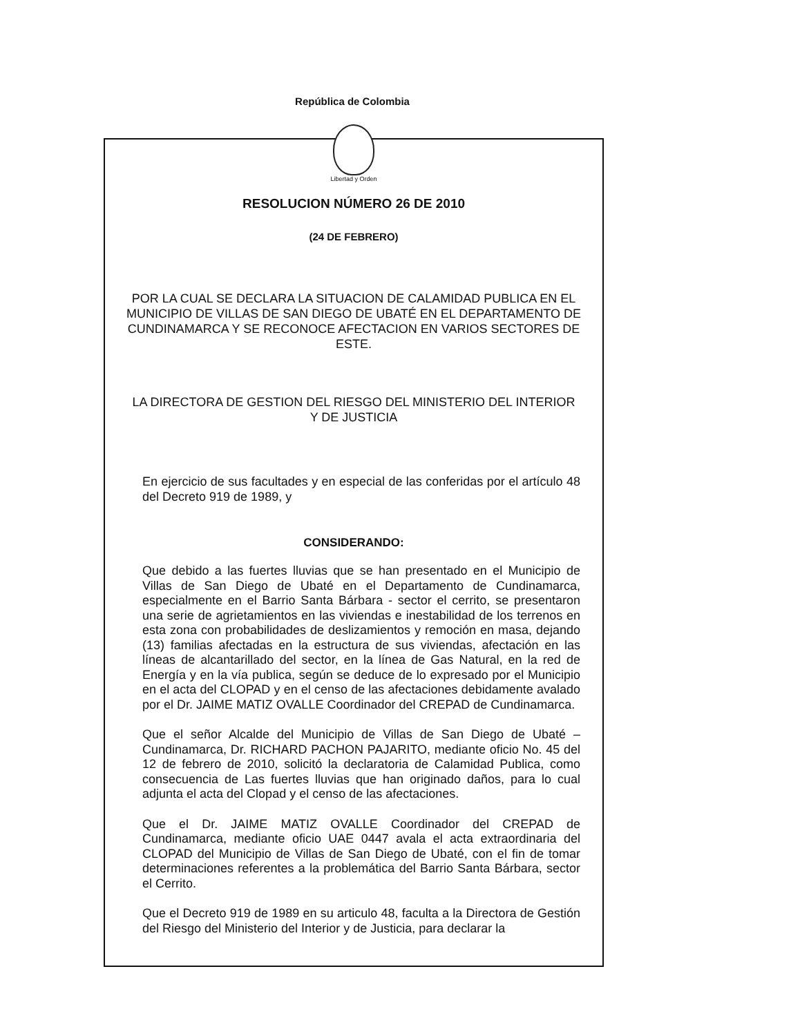República de Colombia
Libertad y Orden
RESOLUCION NÚMERO 26 DE 2010
(24 DE FEBRERO)
POR LA CUAL SE DECLARA LA SITUACION DE CALAMIDAD PUBLICA EN EL MUNICIPIO DE VILLAS DE SAN DIEGO DE UBATÉ EN EL DEPARTAMENTO DE CUNDINAMARCA Y SE RECONOCE AFECTACION EN VARIOS SECTORES DE ESTE.
LA DIRECTORA DE GESTION DEL RIESGO DEL MINISTERIO DEL INTERIOR Y DE JUSTICIA
En ejercicio de sus facultades y en especial de las conferidas por el artículo 48 del Decreto 919 de 1989, y
CONSIDERANDO:
Que debido a las fuertes lluvias que se han presentado en el Municipio de Villas de San Diego de Ubaté en el Departamento de Cundinamarca, especialmente en el Barrio Santa Bárbara - sector el cerrito, se presentaron una serie de agrietamientos en las viviendas e inestabilidad de los terrenos en esta zona con probabilidades de deslizamientos y remoción en masa, dejando (13) familias afectadas en la estructura de sus viviendas, afectación en las líneas de alcantarillado del sector, en la línea de Gas Natural, en la red de Energía y en la vía publica, según se deduce de lo expresado por el Municipio en el acta del CLOPAD y en el censo de las afectaciones debidamente avalado por el Dr. JAIME MATIZ OVALLE Coordinador del CREPAD de Cundinamarca.
Que el señor Alcalde del Municipio de Villas de San Diego de Ubaté – Cundinamarca, Dr. RICHARD PACHON PAJARITO, mediante oficio No. 45 del 12 de febrero de 2010, solicitó la declaratoria de Calamidad Publica, como consecuencia de Las fuertes lluvias que han originado daños, para lo cual adjunta el acta del Clopad y el censo de las afectaciones.
Que el Dr. JAIME MATIZ OVALLE Coordinador del CREPAD de Cundinamarca, mediante oficio UAE 0447 avala el acta extraordinaria del CLOPAD del Municipio de Villas de San Diego de Ubaté, con el fin de tomar determinaciones referentes a la problemática del Barrio Santa Bárbara, sector el Cerrito.
Que el Decreto 919 de 1989 en su articulo 48, faculta a la Directora de Gestión del Riesgo del Ministerio del Interior y de Justicia, para declarar la